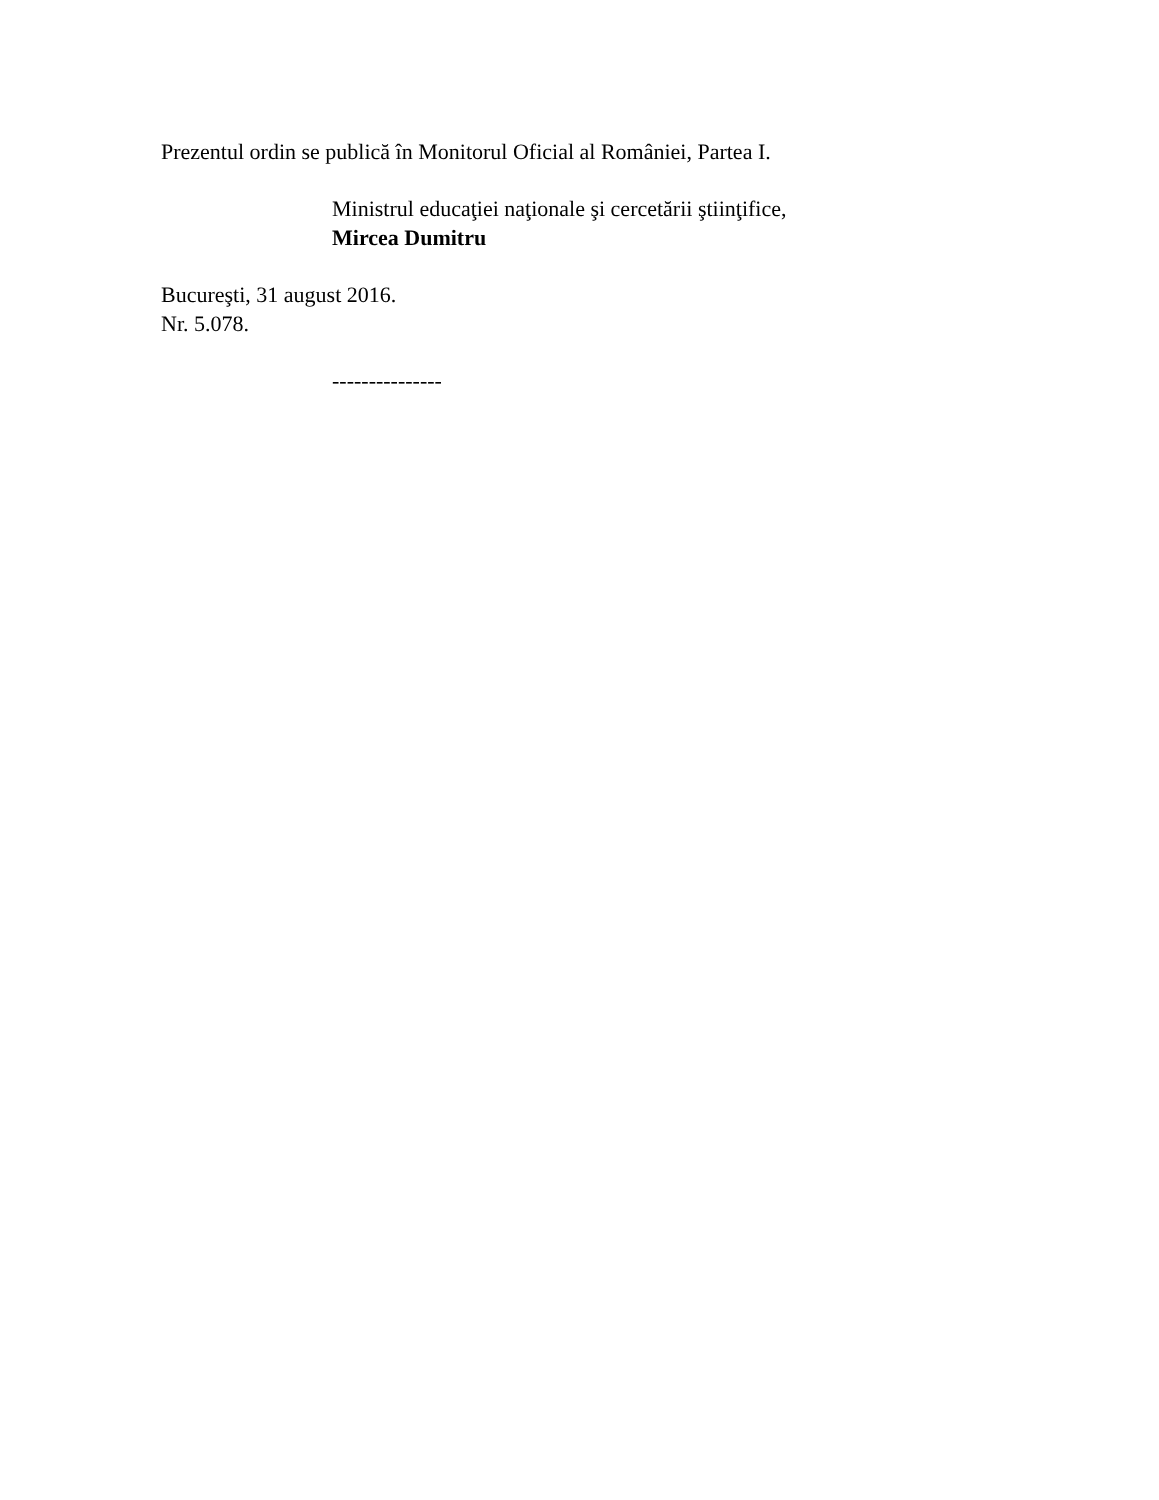Prezentul ordin se publică în Monitorul Oficial al României, Partea I.
Ministrul educaţiei naţionale şi cercetării ştiinţifice,
Mircea Dumitru
Bucureşti, 31 august 2016.
Nr. 5.078.
---------------